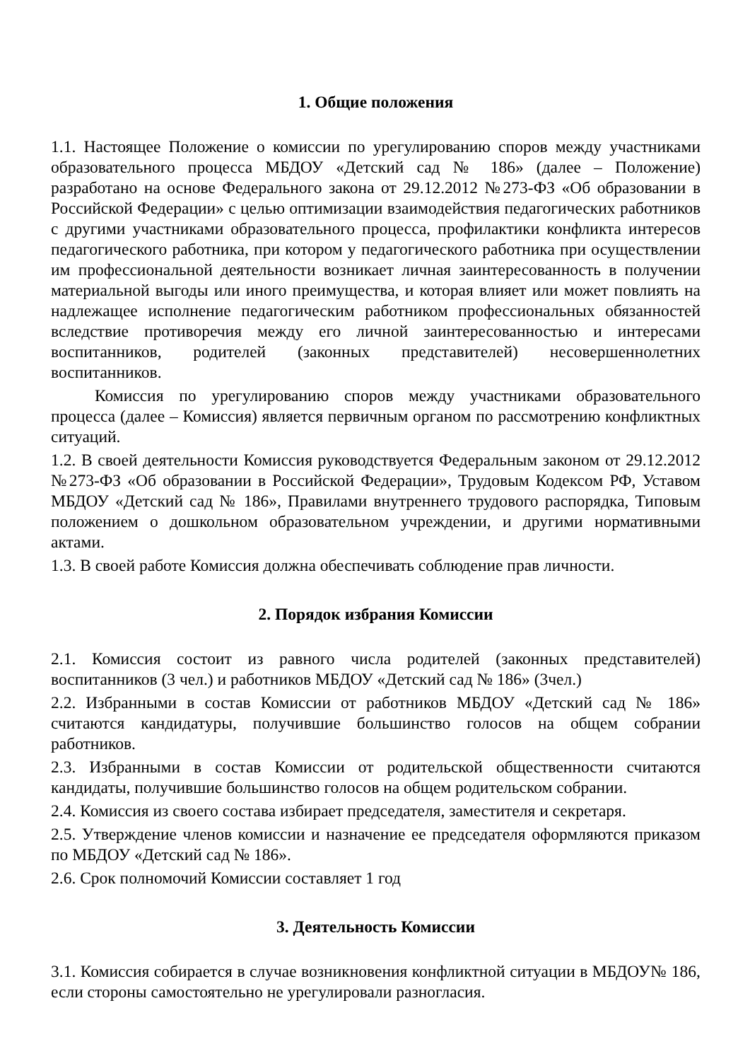1. Общие положения
1.1. Настоящее Положение о комиссии по урегулированию споров между участниками образовательного процесса МБДОУ «Детский сад № 186» (далее – Положение) разработано на основе Федерального закона от 29.12.2012 №273-ФЗ «Об образовании в Российской Федерации» с целью оптимизации взаимодействия педагогических работников с другими участниками образовательного процесса, профилактики конфликта интересов педагогического работника, при котором у педагогического работника при осуществлении им профессиональной деятельности возникает личная заинтересованность в получении материальной выгоды или иного преимущества, и которая влияет или может повлиять на надлежащее исполнение педагогическим работником профессиональных обязанностей вследствие противоречия между его личной заинтересованностью и интересами воспитанников, родителей (законных представителей) несовершеннолетних воспитанников.
Комиссия по урегулированию споров между участниками образовательного процесса (далее – Комиссия) является первичным органом по рассмотрению конфликтных ситуаций.
1.2. В своей деятельности Комиссия руководствуется Федеральным законом от 29.12.2012 №273-ФЗ «Об образовании в Российской Федерации», Трудовым Кодексом РФ, Уставом МБДОУ «Детский сад № 186», Правилами внутреннего трудового распорядка, Типовым положением о дошкольном образовательном учреждении, и другими нормативными актами.
1.3. В своей работе Комиссия должна обеспечивать соблюдение прав личности.
2. Порядок избрания Комиссии
2.1. Комиссия состоит из равного числа родителей (законных представителей) воспитанников (3 чел.) и работников МБДОУ «Детский сад № 186» (3чел.)
2.2. Избранными в состав Комиссии от работников МБДОУ «Детский сад № 186» считаются кандидатуры, получившие большинство голосов на общем собрании работников.
2.3. Избранными в состав Комиссии от родительской общественности считаются кандидаты, получившие большинство голосов на общем родительском собрании.
2.4. Комиссия из своего состава избирает председателя, заместителя и секретаря.
2.5. Утверждение членов комиссии и назначение ее председателя оформляются приказом по МБДОУ «Детский сад № 186».
2.6. Срок полномочий Комиссии составляет 1 год
3. Деятельность Комиссии
3.1. Комиссия собирается в случае возникновения конфликтной ситуации в МБДОУ№ 186, если стороны самостоятельно не урегулировали разногласия.